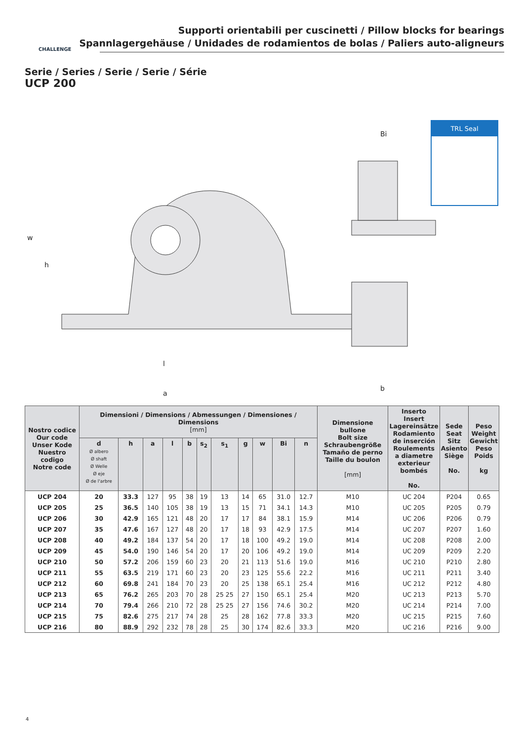Supporti orientabili per cuscinetti / Pillow blocks for bearings
Spannlagergehäuse / Unidades de rodamientos de bolas / Paliers auto-aligneurs
CHALLENGE
Serie / Series / Serie / Serie / Série
UCP 200
a
l
Bi
w
h
b
TRL Seal
| Nostro codice Our code Unser Kode Nuestro codigo Notre code | Dimensioni / Dimensions / Abmessungen / Dimensiones / Dimensions [mm] | | | | | | | | | | | Dimensione bullone Bolt size Schraubengröße Tamaño de perno Taille du boulon [mm] | Inserto Insert Lagereinsätze Rodamiento de inserción Roulements a diametre exterieur bombés No. | Sede Seat Sitz Asiento Siège No. | Peso Weight Gewicht Peso Poids kg |
| --- | --- | --- | --- | --- | --- | --- | --- | --- | --- | --- | --- | --- | --- | --- | --- |
| | d Ø albero Ø shaft Ø Welle Ø eje Ø de l'arbre | h | a | l | b | s<sub>2</sub> | s<sub>1</sub> | g | w | Bi | n | | | | |
| UCP 204 | 20 | 33.3 | 127 | 95 | 38 | 19 | 13 | 14 | 65 | 31.0 | 12.7 | M10 | UC 204 | P204 | 0.65 |
| UCP 205 | 25 | 36.5 | 140 | 105 | 38 | 19 | 13 | 15 | 71 | 34.1 | 14.3 | M10 | UC 205 | P205 | 0.79 |
| UCP 206 | 30 | 42.9 | 165 | 121 | 48 | 20 | 17 | 17 | 84 | 38.1 | 15.9 | M14 | UC 206 | P206 | 0.79 |
| UCP 207 | 35 | 47.6 | 167 | 127 | 48 | 20 | 17 | 18 | 93 | 42.9 | 17.5 | M14 | UC 207 | P207 | 1.60 |
| UCP 208 | 40 | 49.2 | 184 | 137 | 54 | 20 | 17 | 18 | 100 | 49.2 | 19.0 | M14 | UC 208 | P208 | 2.00 |
| UCP 209 | 45 | 54.0 | 190 | 146 | 54 | 20 | 17 | 20 | 106 | 49.2 | 19.0 | M14 | UC 209 | P209 | 2.20 |
| UCP 210 | 50 | 57.2 | 206 | 159 | 60 | 23 | 20 | 21 | 113 | 51.6 | 19.0 | M16 | UC 210 | P210 | 2.80 |
| UCP 211 | 55 | 63.5 | 219 | 171 | 60 | 23 | 20 | 23 | 125 | 55.6 | 22.2 | M16 | UC 211 | P211 | 3.40 |
| UCP 212 | 60 | 69.8 | 241 | 184 | 70 | 23 | 20 | 25 | 138 | 65.1 | 25.4 | M16 | UC 212 | P212 | 4.80 |
| UCP 213 | 65 | 76.2 | 265 | 203 | 70 | 28 | 25 25 | 27 | 150 | 65.1 | 25.4 | M20 | UC 213 | P213 | 5.70 |
| UCP 214 | 70 | 79.4 | 266 | 210 | 72 | 28 | 25 25 | 27 | 156 | 74.6 | 30.2 | M20 | UC 214 | P214 | 7.00 |
| UCP 215 | 75 | 82.6 | 275 | 217 | 74 | 28 | 25 | 28 | 162 | 77.8 | 33.3 | M20 | UC 215 | P215 | 7.60 |
| UCP 216 | 80 | 88.9 | 292 | 232 | 78 | 28 | 25 | 30 | 174 | 82.6 | 33.3 | M20 | UC 216 | P216 | 9.00 |
4